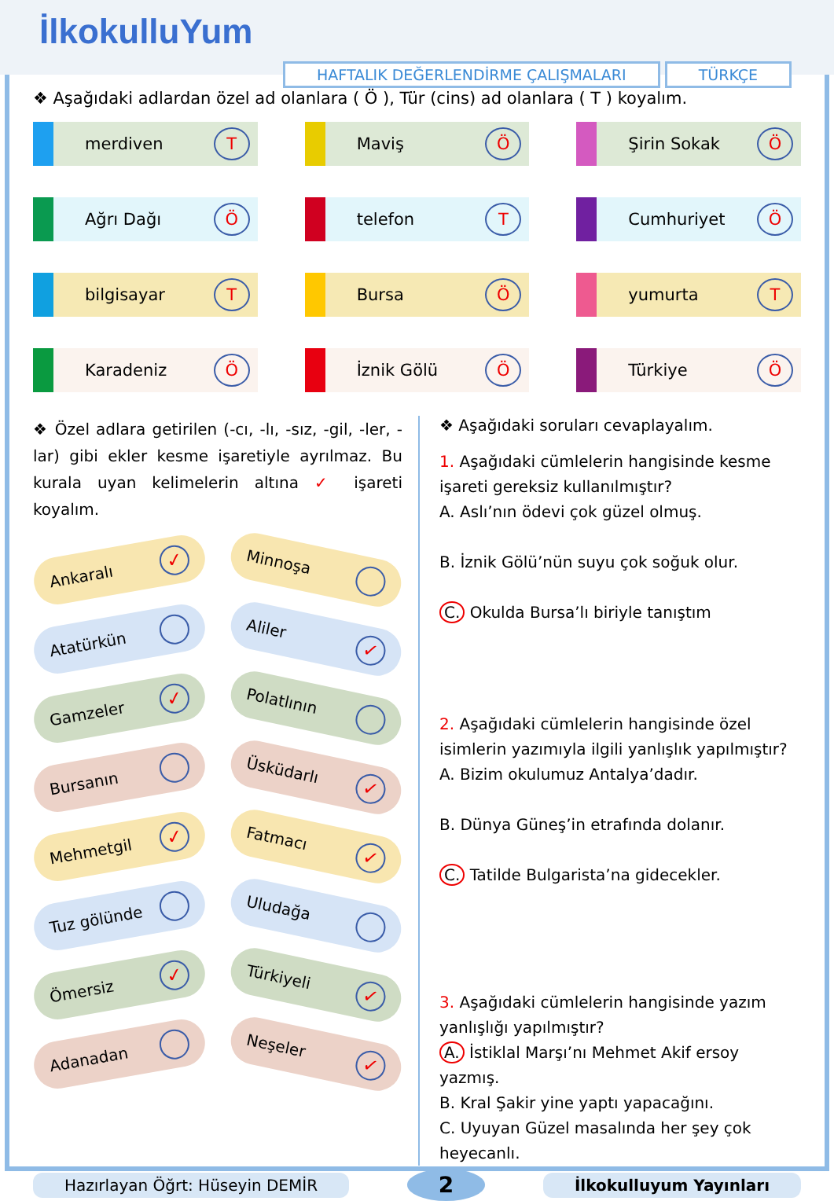İlkokulluYum
HAFTALIK DEĞERLENDİRME ÇALIŞMALARI
TÜRKÇE
❖ Aşağıdaki adlardan özel ad olanlara ( Ö ), Tür (cins) ad olanlara ( T ) koyalım.
merdiven T
Maviş Ö
Şirin Sokak Ö
Ağrı Dağı Ö
telefon T
Cumhuriyet Ö
bilgisayar T
Bursa Ö
yumurta T
Karadeniz Ö
İznik Gölü Ö
Türkiye Ö
❖ Özel adlara getirilen (-cı, -lı, -sız, -gil, -ler, -lar) gibi ekler kesme işaretiyle ayrılmaz. Bu kurala uyan kelimelerin altına ✓ işareti koyalım.
Ankaralı ✓
Minnoşa
Atatürkün
Aliler ✓
Gamzeler ✓
Polatlının
Bursanın
Üsküdarlı ✓
Mehmetgil ✓
Fatmacı ✓
Tuz gölünde
Uludağa
Ömersiz ✓
Türkiyeli ✓
Adanadan
Neşeler ✓
❖ Aşağıdaki soruları cevaplayalım.
1. Aşağıdaki cümlelerin hangisinde kesme işareti gereksiz kullanılmıştır?
A. Aslı’nın ödevi çok güzel olmuş.
B. İznik Gölü’nün suyu çok soğuk olur.
C. Okulda Bursa’lı biriyle tanıştım
2. Aşağıdaki cümlelerin hangisinde özel isimlerin yazımıyla ilgili yanlışlık yapılmıştır?
A. Bizim okulumuz Antalya’dadır.
B. Dünya Güneş’in etrafında dolanır.
C. Tatilde Bulgarista’na gidecekler.
3. Aşağıdaki cümlelerin hangisinde yazım yanlışlığı yapılmıştır?
A. İstiklal Marşı’nı Mehmet Akif ersoy yazmış.
B. Kral Şakir yine yaptı yapacağını.
C. Uyuyan Güzel masalında her şey çok heyecanlı.
Hazırlayan Öğrt: Hüseyin DEMİR
2
İlkokulluyum Yayınları